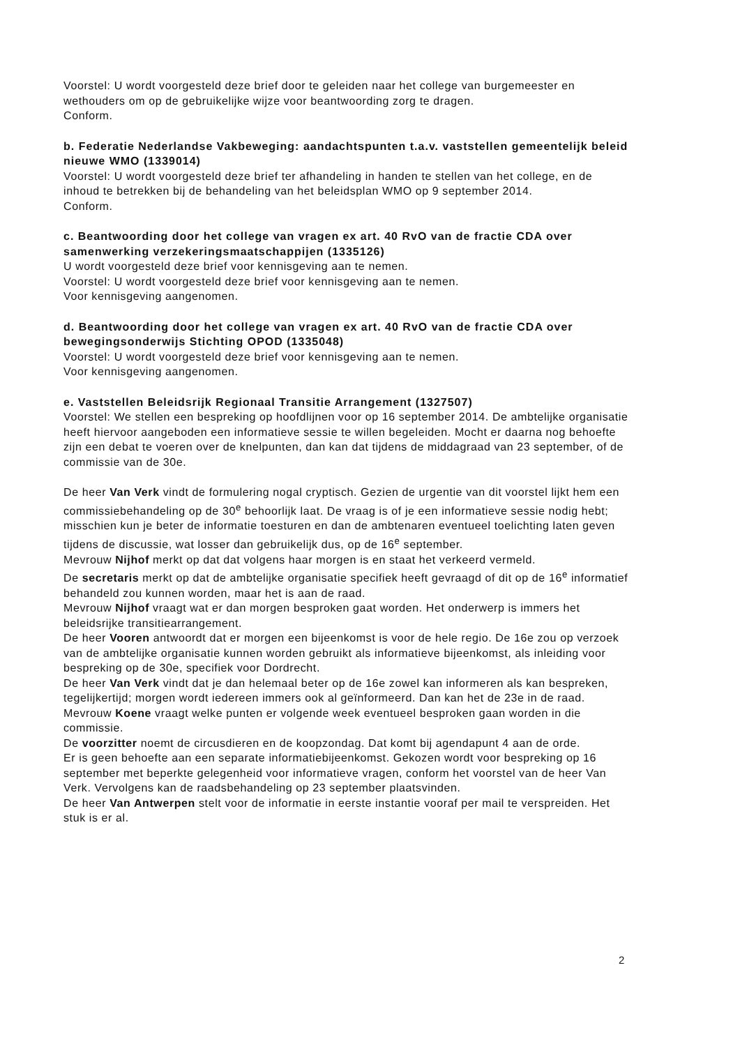Voorstel: U wordt voorgesteld deze brief door te geleiden naar het college van burgemeester en wethouders om op de gebruikelijke wijze voor beantwoording zorg te dragen.
Conform.
b. Federatie Nederlandse Vakbeweging: aandachtspunten t.a.v. vaststellen gemeentelijk beleid nieuwe WMO (1339014)
Voorstel: U wordt voorgesteld deze brief ter afhandeling in handen te stellen van het college, en de inhoud te betrekken bij de behandeling van het beleidsplan WMO op 9 september 2014.
Conform.
c. Beantwoording door het college van vragen ex art. 40 RvO van de fractie CDA over samenwerking verzekeringsmaatschappijen (1335126)
U wordt voorgesteld deze brief voor kennisgeving aan te nemen.
Voorstel: U wordt voorgesteld deze brief voor kennisgeving aan te nemen.
Voor kennisgeving aangenomen.
d. Beantwoording door het college van vragen ex art. 40 RvO van de fractie CDA over bewegingsonderwijs Stichting OPOD (1335048)
Voorstel: U wordt voorgesteld deze brief voor kennisgeving aan te nemen.
Voor kennisgeving aangenomen.
e. Vaststellen Beleidsrijk Regionaal Transitie Arrangement (1327507)
Voorstel: We stellen een bespreking op hoofdlijnen voor op 16 september 2014. De ambtelijke organisatie heeft hiervoor aangeboden een informatieve sessie te willen begeleiden. Mocht er daarna nog behoefte zijn een debat te voeren over de knelpunten, dan kan dat tijdens de middagraad van 23 september, of de commissie van de 30e.
De heer Van Verk vindt de formulering nogal cryptisch. Gezien de urgentie van dit voorstel lijkt hem een commissiebehandeling op de 30<sup>e</sup> behoorlijk laat. De vraag is of je een informatieve sessie nodig hebt; misschien kun je beter de informatie toesturen en dan de ambtenaren eventueel toelichting laten geven tijdens de discussie, wat losser dan gebruikelijk dus, op de 16<sup>e</sup> september.
Mevrouw Nijhof merkt op dat dat volgens haar morgen is en staat het verkeerd vermeld.
De secretaris merkt op dat de ambtelijke organisatie specifiek heeft gevraagd of dit op de 16<sup>e</sup> informatief behandeld zou kunnen worden, maar het is aan de raad.
Mevrouw Nijhof vraagt wat er dan morgen besproken gaat worden. Het onderwerp is immers het beleidsrijke transitiearrangement.
De heer Vooren antwoordt dat er morgen een bijeenkomst is voor de hele regio. De 16e zou op verzoek van de ambtelijke organisatie kunnen worden gebruikt als informatieve bijeenkomst, als inleiding voor bespreking op de 30e, specifiek voor Dordrecht.
De heer Van Verk vindt dat je dan helemaal beter op de 16e zowel kan informeren als kan bespreken, tegelijkertijd; morgen wordt iedereen immers ook al geïnformeerd. Dan kan het de 23e in de raad.
Mevrouw Koene vraagt welke punten er volgende week eventueel besproken gaan worden in die commissie.
De voorzitter noemt de circusdieren en de koopzondag. Dat komt bij agendapunt 4 aan de orde.
Er is geen behoefte aan een separate informatiebijeenkomst. Gekozen wordt voor bespreking op 16 september met beperkte gelegenheid voor informatieve vragen, conform het voorstel van de heer Van Verk. Vervolgens kan de raadsbehandeling op 23 september plaatsvinden.
De heer Van Antwerpen stelt voor de informatie in eerste instantie vooraf per mail te verspreiden. Het stuk is er al.
2